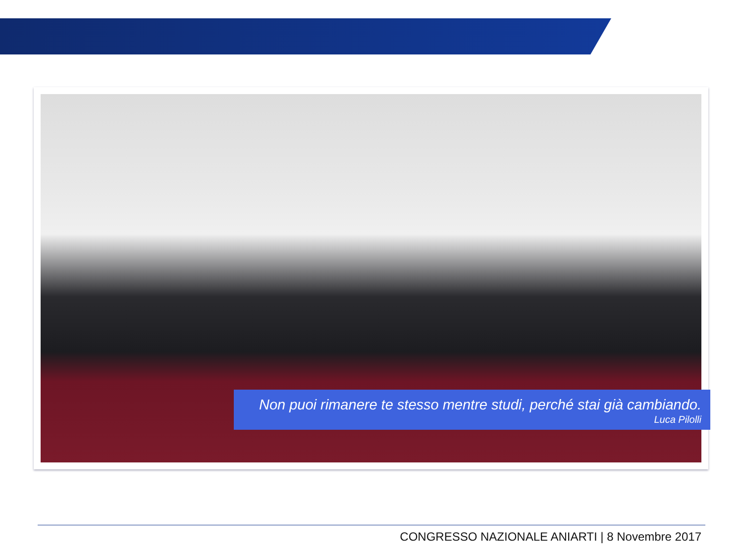Non puoi rimanere te stesso mentre studi, perché stai già cambiando.
Luca Pilolli
CONGRESSO NAZIONALE ANIARTI | 8 Novembre 2017